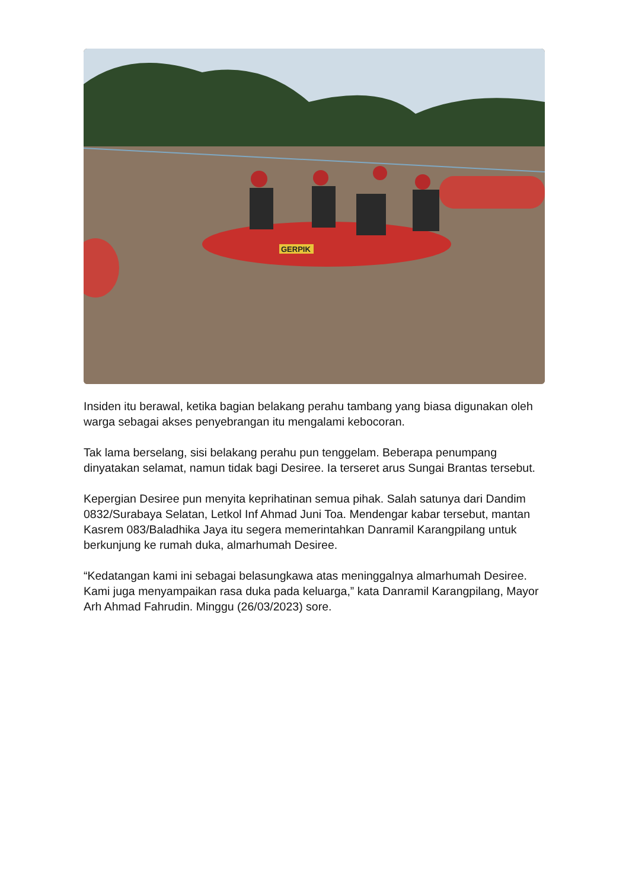GERPIK
Insiden itu berawal, ketika bagian belakang perahu tambang yang biasa digunakan oleh warga sebagai akses penyebrangan itu mengalami kebocoran.
Tak lama berselang, sisi belakang perahu pun tenggelam. Beberapa penumpang dinyatakan selamat, namun tidak bagi Desiree. Ia terseret arus Sungai Brantas tersebut.
Kepergian Desiree pun menyita keprihatinan semua pihak. Salah satunya dari Dandim 0832/Surabaya Selatan, Letkol Inf Ahmad Juni Toa. Mendengar kabar tersebut, mantan Kasrem 083/Baladhika Jaya itu segera memerintahkan Danramil Karangpilang untuk berkunjung ke rumah duka, almarhumah Desiree.
“Kedatangan kami ini sebagai belasungkawa atas meninggalnya almarhumah Desiree. Kami juga menyampaikan rasa duka pada keluarga,” kata Danramil Karangpilang, Mayor Arh Ahmad Fahrudin. Minggu (26/03/2023) sore.